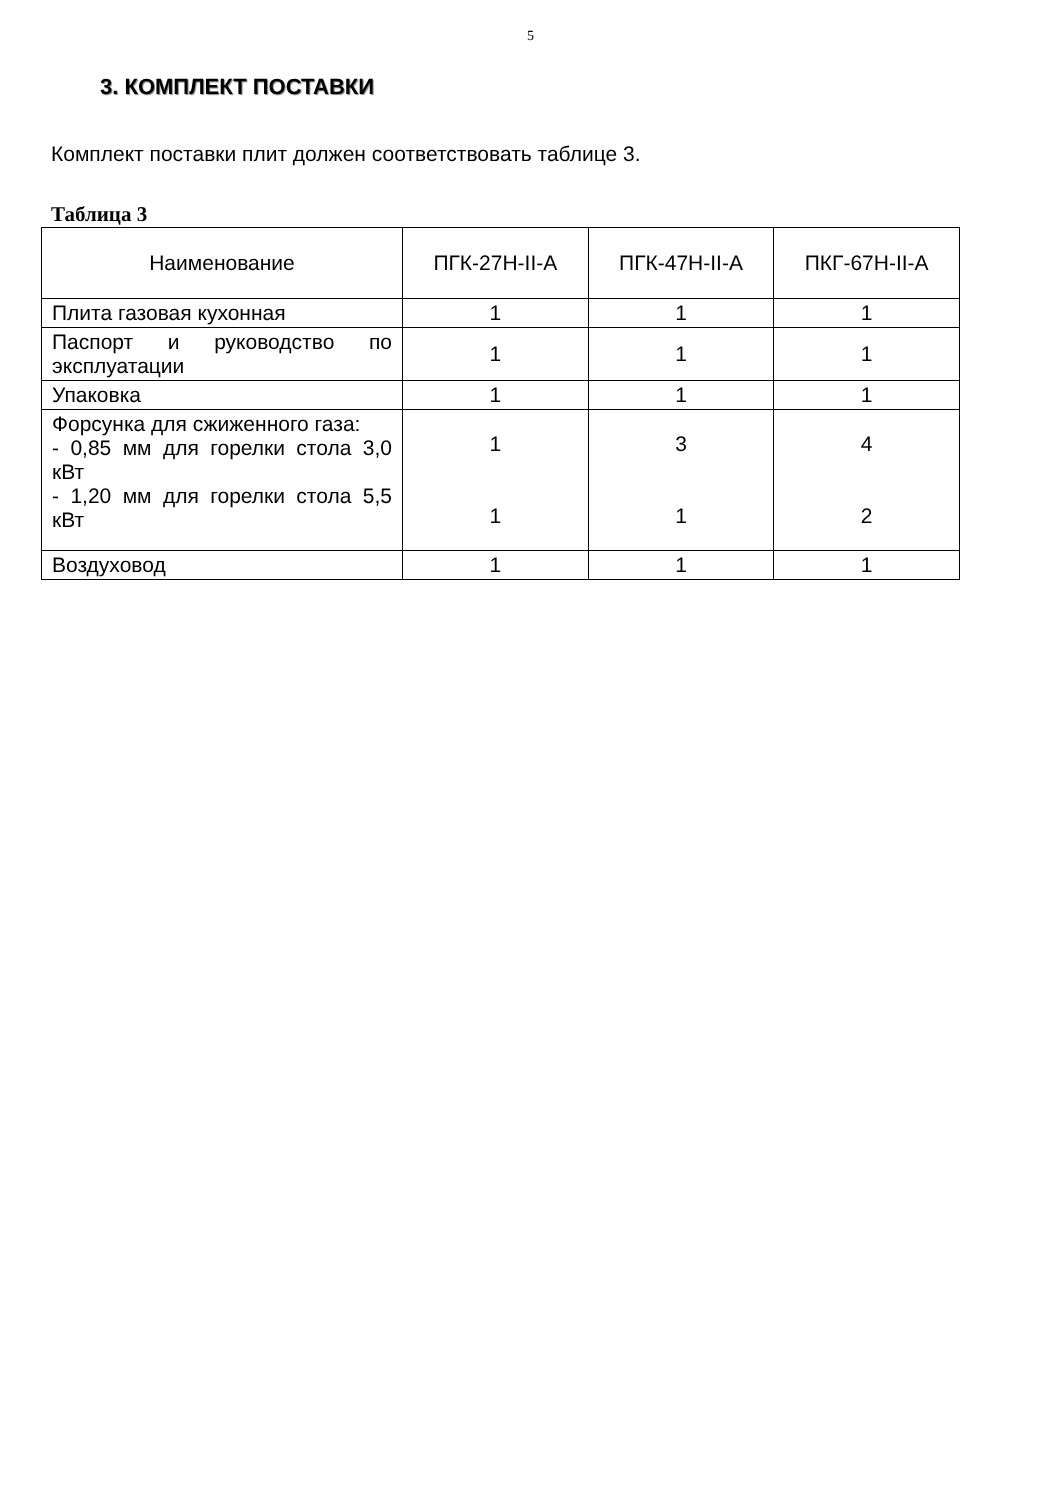5
3. КОМПЛЕКТ ПОСТАВКИ
Комплект поставки плит должен соответствовать таблице 3.
Таблица 3
| Наименование | ПГК-27Н-II-А | ПГК-47Н-II-А | ПКГ-67Н-II-А |
| --- | --- | --- | --- |
| Плита газовая кухонная | 1 | 1 | 1 |
| Паспорт и руководство по эксплуатации | 1 | 1 | 1 |
| Упаковка | 1 | 1 | 1 |
| Форсунка для сжиженного газа: - 0,85 мм для горелки стола 3,0 кВт - 1,20 мм для горелки стола 5,5 кВт | 1 1 | 3 1 | 4 2 |
| Воздуховод | 1 | 1 | 1 |